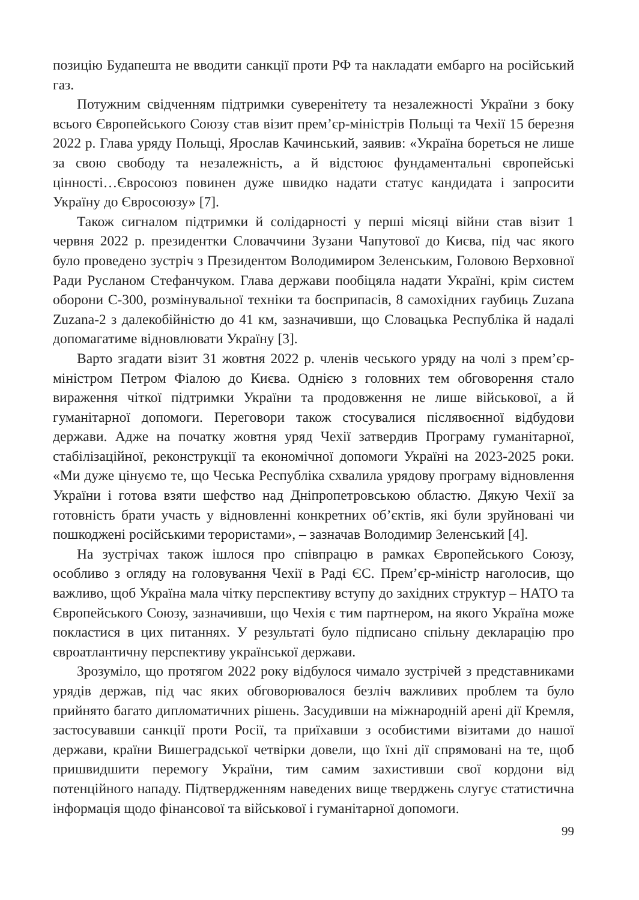позицію Будапешта не вводити санкції проти РФ та накладати ембарго на російський газ.
Потужним свідченням підтримки суверенітету та незалежності України з боку всього Європейського Союзу став візит прем’єр-міністрів Польщі та Чехії 15 березня 2022 р. Глава уряду Польщі, Ярослав Качинський, заявив: «Україна бореться не лише за свою свободу та незалежність, а й відстоює фундаментальні європейські цінності…Євросоюз повинен дуже швидко надати статус кандидата і запросити Україну до Євросоюзу» [7].
Також сигналом підтримки й солідарності у перші місяці війни став візит 1 червня 2022 р. президентки Словаччини Зузани Чапутової до Києва, під час якого було проведено зустріч з Президентом Володимиром Зеленським, Головою Верховної Ради Русланом Стефанчуком. Глава держави пообіцяла надати Україні, крім систем оборони С-300, розмінувальної техніки та боєприпасів, 8 самохідних гаубиць Zuzana Zuzana-2 з далекобійністю до 41 км, зазначивши, що Словацька Республіка й надалі допомагатиме відновлювати Україну [3].
Варто згадати візит 31 жовтня 2022 р. членів чеського уряду на чолі з прем’єр-міністром Петром Фіалою до Києва. Однією з головних тем обговорення стало вираження чіткої підтримки України та продовження не лише військової, а й гуманітарної допомоги. Переговори також стосувалися післявоєнної відбудови держави. Адже на початку жовтня уряд Чехії затвердив Програму гуманітарної, стабілізаційної, реконструкції та економічної допомоги Україні на 2023-2025 роки. «Ми дуже цінуємо те, що Чеська Республіка схвалила урядову програму відновлення України і готова взяти шефство над Дніпропетровською областю. Дякую Чехії за готовність брати участь у відновленні конкретних об’єктів, які були зруйновані чи пошкоджені російськими терористами», – зазначав Володимир Зеленський [4].
На зустрічах також ішлося про співпрацю в рамках Європейського Союзу, особливо з огляду на головування Чехії в Раді ЄС. Прем’єр-міністр наголосив, що важливо, щоб Україна мала чітку перспективу вступу до західних структур – НАТО та Європейського Союзу, зазначивши, що Чехія є тим партнером, на якого Україна може покластися в цих питаннях. У результаті було підписано спільну декларацію про євроатлантичну перспективу української держави.
Зрозуміло, що протягом 2022 року відбулося чимало зустрічей з представниками урядів держав, під час яких обговорювалося безліч важливих проблем та було прийнято багато дипломатичних рішень. Засудивши на міжнародній арені дії Кремля, застосувавши санкції проти Росії, та приїхавши з особистими візитами до нашої держави, країни Вишеградської четвірки довели, що їхні дії спрямовані на те, щоб пришвидшити перемогу України, тим самим захистивши свої кордони від потенційного нападу. Підтвердженням наведених вище тверджень слугує статистична інформація щодо фінансової та військової і гуманітарної допомоги.
99